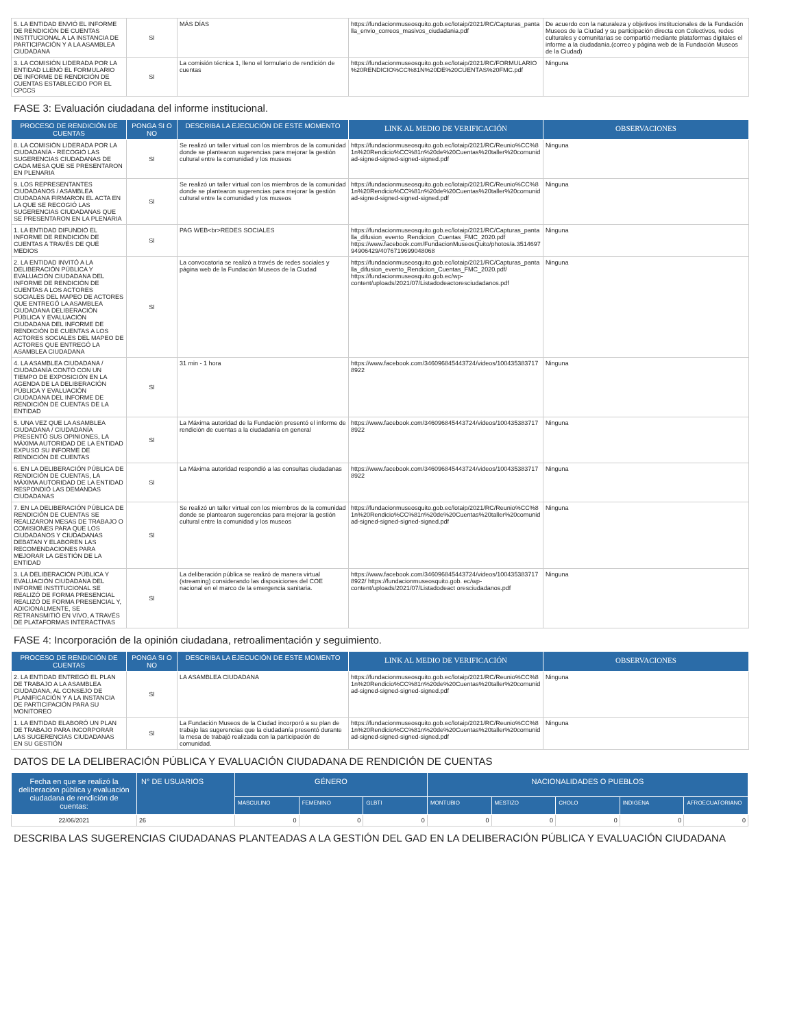| 5. LA ENTIDAD ENVIÓ EL INFORME DE RENDICIÓN DE CUENTAS INSTITUCIONAL A LA INSTANCIA DE PARTICIPACIÓN Y A LA ASAMBLEA CIUDADANA | SI | MÁS DÍAS | https://fundacionmuseosquito.gob.ec/lotaip/2021/RC/Capturas_pantalla_envio_correos_masivos_ciudadania.pdf | De acuerdo con la naturaleza y objetivos institucionales de la Fundación Museos de la Ciudad y su participación directa con Colectivos, redes culturales y comunitarias se compartió mediante plataformas digitales el informe a la ciudadanía.(correo y página web de la Fundación Museos de la Ciudad) |
| 3. LA COMISIÓN LIDERADA POR LA ENTIDAD LLENÓ EL FORMULARIO DE INFORME DE RENDICIÓN DE CUENTAS ESTABLECIDO POR EL CPCCS | SI | La comisión técnica 1, lleno el formulario de rendición de cuentas | https://fundacionmuseosquito.gob.ec/lotaip/2021/RC/FORMULARIO%20RENDICIO%CC%81N%20DE%20CUENTAS%20FMC.pdf | Ninguna |
FASE 3: Evaluación ciudadana del informe institucional.
| PROCESO DE RENDICIÓN DE CUENTAS | PONGA SI O NO | DESCRIBA LA EJECUCIÓN DE ESTE MOMENTO | LINK AL MEDIO DE VERIFICACIÓN | OBSERVACIONES |
| --- | --- | --- | --- | --- |
| 8. LA COMISIÓN LIDERADA POR LA CIUDADANÍA - RECOGIÓ LAS SUGERENCIAS CIUDADANAS DE CADA MESA QUE SE PRESENTARON EN PLENARIA | SI | Se realizó un taller virtual con los miembros de la comunidad donde se plantearon sugerencias para mejorar la gestión cultural entre la comunidad y los museos | https://fundacionmuseosquito.gob.ec/lotaip/2021/RC/Reunio%CC%81n%20Rendicio%CC%81n%20de%20Cuentas%20taller%20comunidad-signed-signed-signed-signed.pdf | Ninguna |
| 9. LOS REPRESENTANTES CIUDADANOS / ASAMBLEA CIUDADANA FIRMARON EL ACTA EN LA QUE SE RECOGIÓ LAS SUGERENCIAS CIUDADANAS QUE SE PRESENTARON EN LA PLENARIA | SI | Se realizó un taller virtual con los miembros de la comunidad donde se plantearon sugerencias para mejorar la gestión cultural entre la comunidad y los museos | https://fundacionmuseosquito.gob.ec/lotaip/2021/RC/Reunio%CC%81n%20Rendicio%CC%81n%20de%20Cuentas%20taller%20comunidad-signed-signed-signed-signed.pdf | Ninguna |
| 1. LA ENTIDAD DIFUNDIÓ EL INFORME DE RENDICIÓN DE CUENTAS A TRAVÉS DE QUÉ MEDIOS | SI | PAG WEB<br>REDES SOCIALES | https://fundacionmuseosquito.gob.ec/lotaip/2021/RC/Capturas_pantalla_difusion_evento_Rendicion_Cuentas_FMC_2020.pdf https://www.facebook.com/FundacionMuseosQuito/photos/a.351469794906429/4076719699048068 | Ninguna |
| 2. LA ENTIDAD INVITÓ A LA DELIBERACIÓN PÚBLICA Y EVALUACIÓN CIUDADANA DEL INFORME DE RENDICIÓN DE CUENTAS A LOS ACTORES SOCIALES DEL MAPEO DE ACTORES QUE ENTREGÓ LA ASAMBLEA CIUDADANA DELIBERACIÓN PÚBLICA Y EVALUACIÓN CIUDADANA DEL INFORME DE RENDICIÓN DE CUENTAS A LOS ACTORES SOCIALES DEL MAPEO DE ACTORES QUE ENTREGÓ LA ASAMBLEA CIUDADANA | SI | La convocatoria se realizó a través de redes sociales y página web de la Fundación Museos de la Ciudad | https://fundacionmuseosquito.gob.ec/lotaip/2021/RC/Capturas_pantalla_difusion_evento_Rendicion_Cuentas_FMC_2020.pdf/ https://fundacionmuseosquito.gob.ec/wp-content/uploads/2021/07/Listadodeactoresciudadanos.pdf | Ninguna |
| 4. LA ASAMBLEA CIUDADANA / CIUDADANÍA CONTÓ CON UN TIEMPO DE EXPOSICIÓN EN LA AGENDA DE LA DELIBERACIÓN PÚBLICA Y EVALUACIÓN CIUDADANA DEL INFORME DE RENDICIÓN DE CUENTAS DE LA ENTIDAD | SI | 31 min - 1 hora | https://www.facebook.com/346096845443724/videos/1004353837178922 | Ninguna |
| 5. UNA VEZ QUE LA ASAMBLEA CIUDADANA / CIUDADANÍA PRESENTÓ SUS OPINIONES, LA MÁXIMA AUTORIDAD DE LA ENTIDAD EXPUSO SU INFORME DE RENDICIÓN DE CUENTAS | SI | La Máxima autoridad de la Fundación presentó el informe de rendición de cuentas a la ciudadanía en general | https://www.facebook.com/346096845443724/videos/1004353837178922 | Ninguna |
| 6. EN LA DELIBERACIÓN PÚBLICA DE RENDICIÓN DE CUENTAS, LA MÁXIMA AUTORIDAD DE LA ENTIDAD RESPONDIÓ LAS DEMANDAS CIUDADANAS | SI | La Máxima autoridad respondió a las consultas ciudadanas | https://www.facebook.com/346096845443724/videos/1004353837178922 | Ninguna |
| 7. EN LA DELIBERACIÓN PÚBLICA DE RENDICIÓN DE CUENTAS SE REALIZARON MESAS DE TRABAJO O COMISIONES PARA QUE LOS CIUDADANOS Y CIUDADANAS DEBATAN Y ELABOREN LAS RECOMENDACIONES PARA MEJORAR LA GESTIÓN DE LA ENTIDAD | SI | Se realizó un taller virtual con los miembros de la comunidad donde se plantearon sugerencias para mejorar la gestión cultural entre la comunidad y los museos | https://fundacionmuseosquito.gob.ec/lotaip/2021/RC/Reunio%CC%81n%20Rendicio%CC%81n%20de%20Cuentas%20taller%20comunidad-signed-signed-signed-signed.pdf | Ninguna |
| 3. LA DELIBERACIÓN PÚBLICA Y EVALUACIÓN CIUDADANA DEL INFORME INSTITUCIONAL SE REALIZÓ DE FORMA PRESENCIAL REALIZÓ DE FORMA PRESENCIAL Y, ADICIONALMENTE, SE RETRANSMITIÓ EN VIVO, A TRAVÉS DE PLATAFORMAS INTERACTIVAS | SI | La deliberación pública se realizó de manera virtual (streaming) considerando las disposiciones del COE nacional en el marco de la emergencia sanitaria. | https://www.facebook.com/346096845443724/videos/1004353837178922/ https://fundacionmuseosquito.gob. ec/wp-content/uploads/2021/07/Listadodeact oresciudadanos.pdf | Ninguna |
FASE 4: Incorporación de la opinión ciudadana, retroalimentación y seguimiento.
| PROCESO DE RENDICIÓN DE CUENTAS | PONGA SI O NO | DESCRIBA LA EJECUCIÓN DE ESTE MOMENTO | LINK AL MEDIO DE VERIFICACIÓN | OBSERVACIONES |
| --- | --- | --- | --- | --- |
| 2. LA ENTIDAD ENTREGÓ EL PLAN DE TRABAJO A LA ASAMBLEA CIUDADANA, AL CONSEJO DE PLANIFICACIÓN Y A LA INSTANCIA DE PARTICIPACIÓN PARA SU MONITOREO | SI | LA ASAMBLEA CIUDADANA | https://fundacionmuseosquito.gob.ec/lotaip/2021/RC/Reunio%CC%81n%20Rendicio%CC%81n%20de%20Cuentas%20taller%20comunidad-signed-signed-signed-signed.pdf | Ninguna |
| 1. LA ENTIDAD ELABORÓ UN PLAN DE TRABAJO PARA INCORPORAR LAS SUGERENCIAS CIUDADANAS EN SU GESTIÓN | SI | La Fundación Museos de la Ciudad incorporó a su plan de trabajo las sugerencias que la ciudadanía presentó durante la mesa de trabajó realizada con la participación de comunidad. | https://fundacionmuseosquito.gob.ec/lotaip/2021/RC/Reunio%CC%81n%20Rendicio%CC%81n%20de%20Cuentas%20taller%20comunidad-signed-signed-signed-signed.pdf | Ninguna |
DATOS DE LA DELIBERACIÓN PÚBLICA Y EVALUACIÓN CIUDADANA DE RENDICIÓN DE CUENTAS
| Fecha en que se realizó la deliberación pública y evaluación ciudadana de rendición de cuentas: | N° DE USUARIOS | GÉNERO | | | NACIONALIDADES O PUEBLOS | | | | |
| --- | --- | --- | --- | --- | --- | --- | --- | --- | --- |
| | | MASCULINO | FEMENINO | GLBTI | MONTUBIO | MESTIZO | CHOLO | INDIGENA | AFROECUATORIANO |
| 22/06/2021 | 26 | 0 | 0 | 0 | 0 | 0 | 0 | 0 | 0 |
DESCRIBA LAS SUGERENCIAS CIUDADANAS PLANTEADAS A LA GESTIÓN DEL GAD EN LA DELIBERACIÓN PÚBLICA Y EVALUACIÓN CIUDADANA